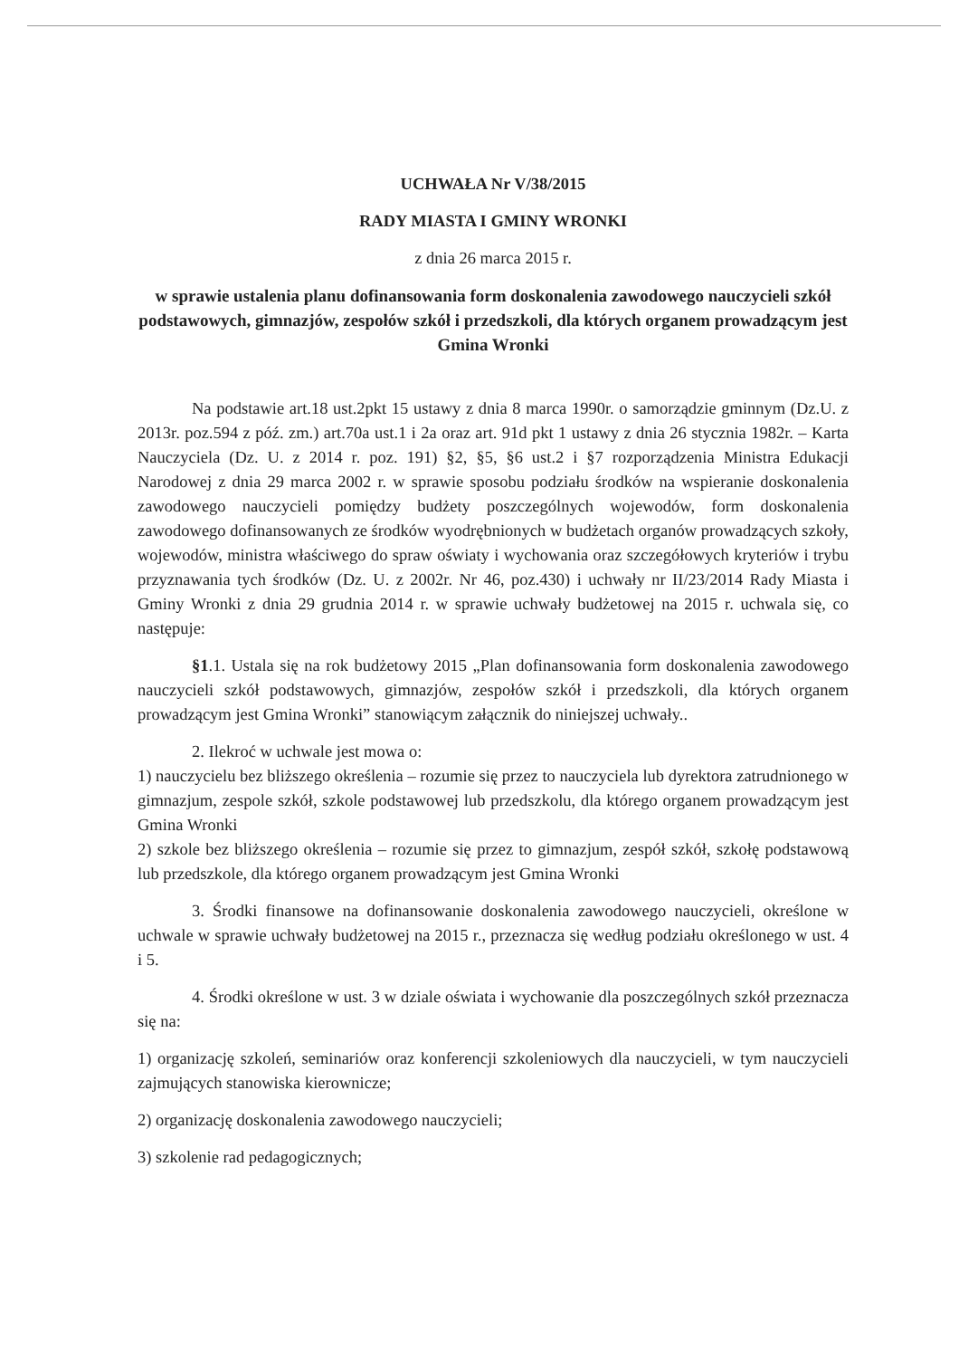UCHWAŁA Nr V/38/2015
RADY MIASTA I GMINY WRONKI
z dnia 26 marca 2015 r.
w sprawie ustalenia planu dofinansowania form doskonalenia zawodowego nauczycieli szkół podstawowych, gimnazjów, zespołów szkół i przedszkoli, dla których organem prowadzącym jest Gmina Wronki
Na podstawie art.18 ust.2pkt 15 ustawy z dnia 8 marca 1990r. o samorządzie gminnym (Dz.U. z 2013r. poz.594 z póź. zm.) art.70a ust.1 i 2a oraz art. 91d pkt 1 ustawy z dnia 26 stycznia 1982r. – Karta Nauczyciela (Dz. U. z 2014 r. poz. 191) §2, §5, §6 ust.2 i §7 rozporządzenia Ministra Edukacji Narodowej z dnia 29 marca 2002 r. w sprawie sposobu podziału środków na wspieranie doskonalenia zawodowego nauczycieli pomiędzy budżety poszczególnych wojewodów, form doskonalenia zawodowego dofinansowanych ze środków wyodrębnionych w budżetach organów prowadzących szkoły, wojewodów, ministra właściwego do spraw oświaty i wychowania oraz szczegółowych kryteriów i trybu przyznawania tych środków (Dz. U. z 2002r. Nr 46, poz.430) i uchwały nr II/23/2014 Rady Miasta i Gminy Wronki z dnia 29 grudnia 2014 r. w sprawie uchwały budżetowej na 2015 r. uchwala się, co następuje:
§1.1. Ustala się na rok budżetowy 2015 „Plan dofinansowania form doskonalenia zawodowego nauczycieli szkół podstawowych, gimnazjów, zespołów szkół i przedszkoli, dla których organem prowadzącym jest Gmina Wronki” stanowiącym załącznik do niniejszej uchwały..
2. Ilekroć w uchwale jest mowa o:
1) nauczycielu bez bliższego określenia – rozumie się przez to nauczyciela lub dyrektora zatrudnionego w gimnazjum, zespole szkół, szkole podstawowej lub przedszkolu, dla którego organem prowadzącym jest Gmina Wronki
2) szkole bez bliższego określenia – rozumie się przez to gimnazjum, zespół szkół, szkołę podstawową lub przedszkole, dla którego organem prowadzącym jest Gmina Wronki
3. Środki finansowe na dofinansowanie doskonalenia zawodowego nauczycieli, określone w uchwale w sprawie uchwały budżetowej na 2015 r., przeznacza się według podziału określonego w ust. 4 i 5.
4. Środki określone w ust. 3 w dziale oświata i wychowanie dla poszczególnych szkół przeznacza się na:
1) organizację szkoleń, seminariów oraz konferencji szkoleniowych dla nauczycieli, w tym nauczycieli zajmujących stanowiska kierownicze;
2) organizację doskonalenia zawodowego nauczycieli;
3) szkolenie rad pedagogicznych;